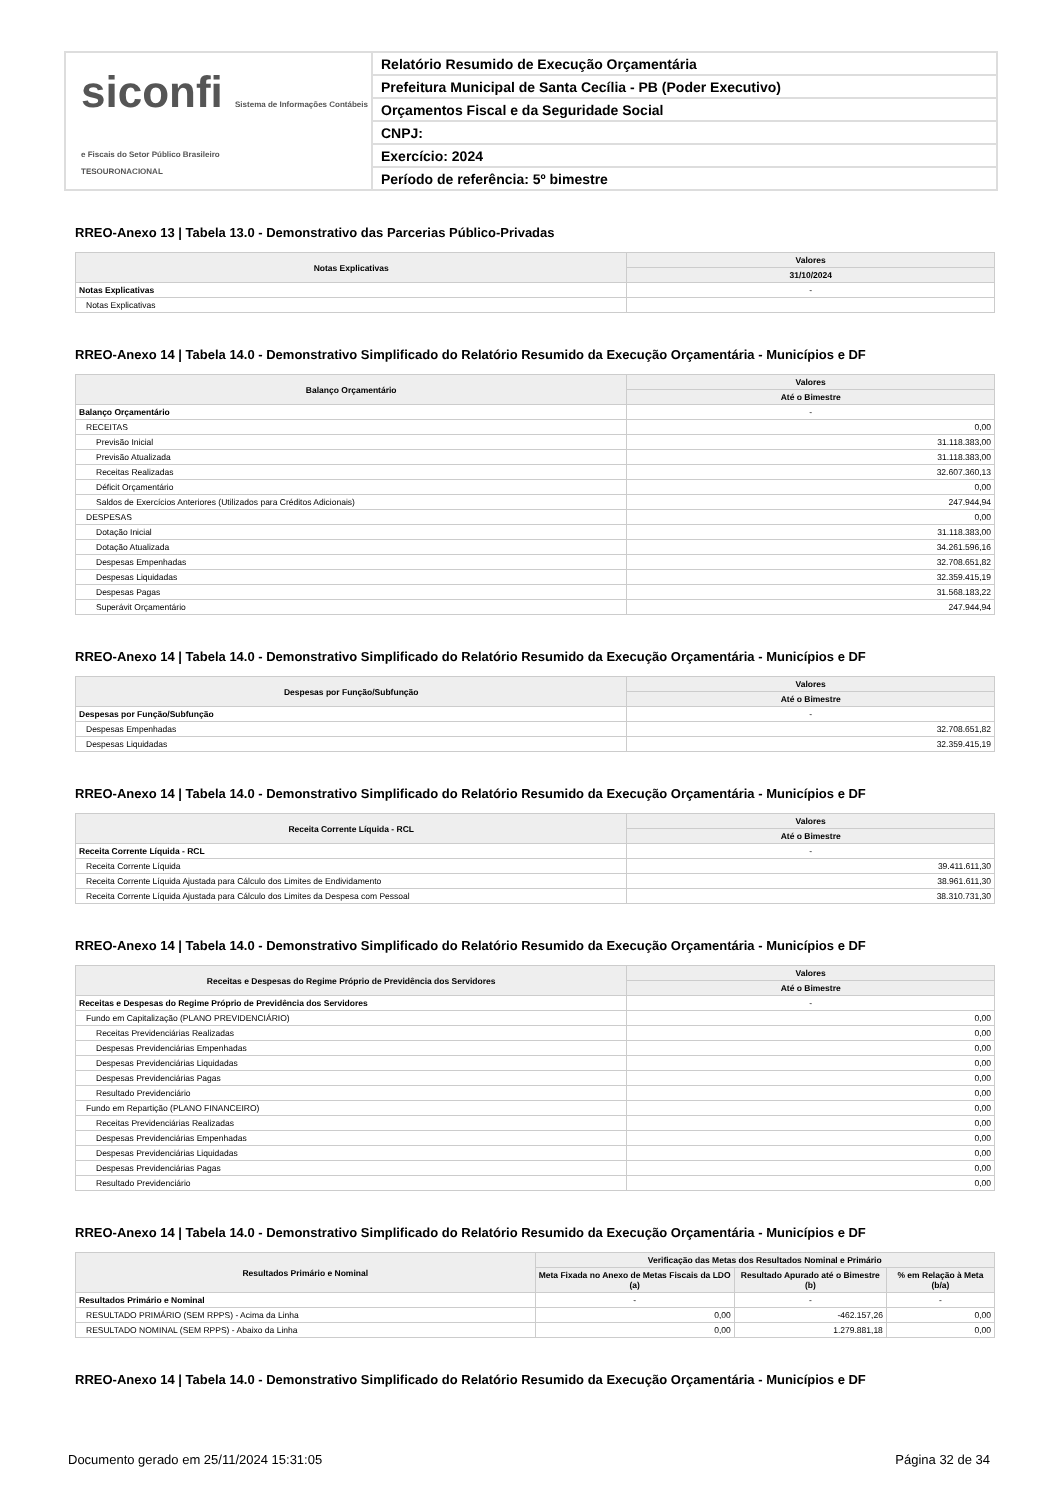siconfi Sistema de Informações Contábeis e Fiscais do Setor Público Brasileiro
TESOURONACIONAL
Relatório Resumido de Execução Orçamentária
Prefeitura Municipal de Santa Cecília - PB (Poder Executivo)
Orçamentos Fiscal e da Seguridade Social
CNPJ:
Exercício: 2024
Período de referência: 5º bimestre
RREO-Anexo 13 | Tabela 13.0 - Demonstrativo das Parcerias Público-Privadas
| Notas Explicativas | Valores |
| --- | --- |
| | 31/10/2024 |
| Notas Explicativas | - |
| Notas Explicativas | |
RREO-Anexo 14 | Tabela 14.0 - Demonstrativo Simplificado do Relatório Resumido da Execução Orçamentária - Municípios e DF
| Balanço Orçamentário | Valores |
| --- | --- |
| | Até o Bimestre |
| Balanço Orçamentário | - |
| RECEITAS | 0,00 |
| Previsão Inicial | 31.118.383,00 |
| Previsão Atualizada | 31.118.383,00 |
| Receitas Realizadas | 32.607.360,13 |
| Déficit Orçamentário | 0,00 |
| Saldos de Exercícios Anteriores (Utilizados para Créditos Adicionais) | 247.944,94 |
| DESPESAS | 0,00 |
| Dotação Inicial | 31.118.383,00 |
| Dotação Atualizada | 34.261.596,16 |
| Despesas Empenhadas | 32.708.651,82 |
| Despesas Liquidadas | 32.359.415,19 |
| Despesas Pagas | 31.568.183,22 |
| Superávit Orçamentário | 247.944,94 |
RREO-Anexo 14 | Tabela 14.0 - Demonstrativo Simplificado do Relatório Resumido da Execução Orçamentária - Municípios e DF
| Despesas por Função/Subfunção | Valores |
| --- | --- |
| | Até o Bimestre |
| Despesas por Função/Subfunção | - |
| Despesas Empenhadas | 32.708.651,82 |
| Despesas Liquidadas | 32.359.415,19 |
RREO-Anexo 14 | Tabela 14.0 - Demonstrativo Simplificado do Relatório Resumido da Execução Orçamentária - Municípios e DF
| Receita Corrente Líquida - RCL | Valores |
| --- | --- |
| | Até o Bimestre |
| Receita Corrente Líquida - RCL | - |
| Receita Corrente Líquida | 39.411.611,30 |
| Receita Corrente Líquida Ajustada para Cálculo dos Limites de Endividamento | 38.961.611,30 |
| Receita Corrente Líquida Ajustada para Cálculo dos Limites da Despesa com Pessoal | 38.310.731,30 |
RREO-Anexo 14 | Tabela 14.0 - Demonstrativo Simplificado do Relatório Resumido da Execução Orçamentária - Municípios e DF
| Receitas e Despesas do Regime Próprio de Previdência dos Servidores | Valores |
| --- | --- |
| | Até o Bimestre |
| Receitas e Despesas do Regime Próprio de Previdência dos Servidores | - |
| Fundo em Capitalização (PLANO PREVIDENCIÁRIO) | 0,00 |
| Receitas Previdenciárias Realizadas | 0,00 |
| Despesas Previdenciárias Empenhadas | 0,00 |
| Despesas Previdenciárias Liquidadas | 0,00 |
| Despesas Previdenciárias Pagas | 0,00 |
| Resultado Previdenciário | 0,00 |
| Fundo em Repartição (PLANO FINANCEIRO) | 0,00 |
| Receitas Previdenciárias Realizadas | 0,00 |
| Despesas Previdenciárias Empenhadas | 0,00 |
| Despesas Previdenciárias Liquidadas | 0,00 |
| Despesas Previdenciárias Pagas | 0,00 |
| Resultado Previdenciário | 0,00 |
RREO-Anexo 14 | Tabela 14.0 - Demonstrativo Simplificado do Relatório Resumido da Execução Orçamentária - Municípios e DF
| Resultados Primário e Nominal | Verificação das Metas dos Resultados Nominal e Primário | | |
| --- | --- | --- | --- |
| | Meta Fixada no Anexo de Metas Fiscais da LDO (a) | Resultado Apurado até o Bimestre (b) | % em Relação à Meta (b/a) |
| Resultados Primário e Nominal | - | - | - |
| RESULTADO PRIMÁRIO (SEM RPPS) - Acima da Linha | 0,00 | -462.157,26 | 0,00 |
| RESULTADO NOMINAL (SEM RPPS) - Abaixo da Linha | 0,00 | 1.279.881,18 | 0,00 |
RREO-Anexo 14 | Tabela 14.0 - Demonstrativo Simplificado do Relatório Resumido da Execução Orçamentária - Municípios e DF
Documento gerado em 25/11/2024 15:31:05 Página 32 de 34